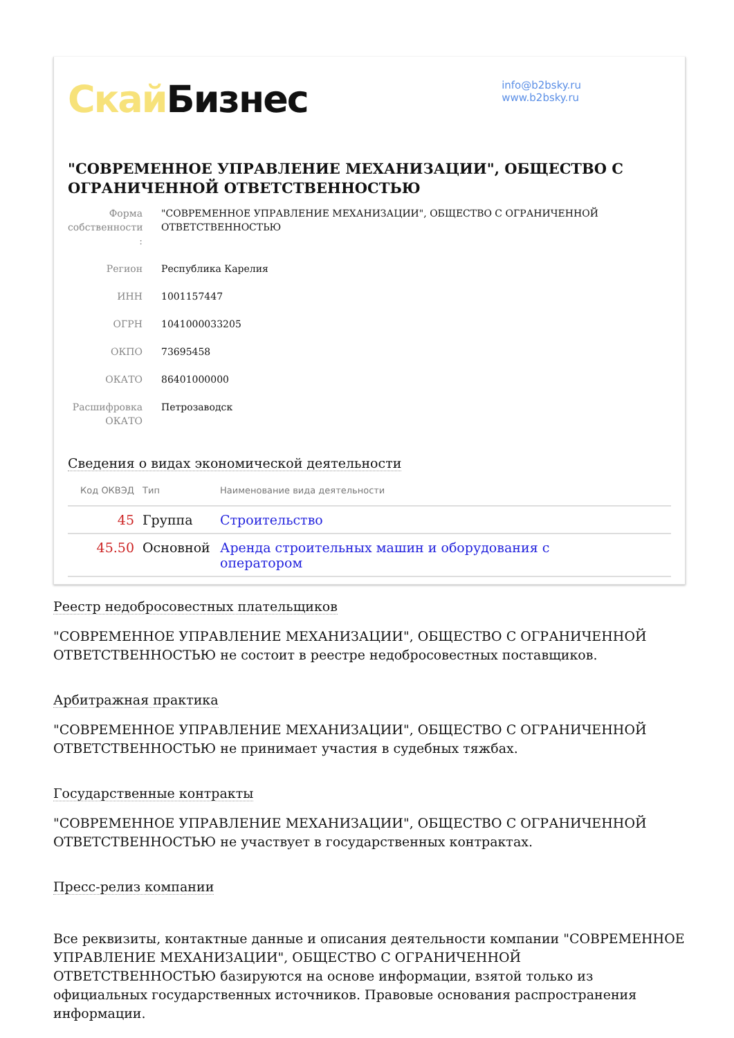Скай Бизнес
info@b2bsky.ru
www.b2bsky.ru
"СОВРЕМЕННОЕ УПРАВЛЕНИЕ МЕХАНИЗАЦИИ", ОБЩЕСТВО С ОГРАНИЧЕННОЙ ОТВЕТСТВЕННОСТЬЮ
Форма собственности :
"СОВРЕМЕННОЕ УПРАВЛЕНИЕ МЕХАНИЗАЦИИ", ОБЩЕСТВО С ОГРАНИЧЕННОЙ ОТВЕТСТВЕННОСТЬЮ
Регион Республика Карелия
ИНН 1001157447
ОГРН 1041000033205
ОКПО 73695458
ОКАТО 86401000000
Расшифровка ОКАТО
Петрозаводск
Сведения о видах экономической деятельности
| Код ОКВЭД | Тип | Наименование вида деятельности |
| --- | --- | --- |
| 45 | Группа | Строительство |
| 45.50 | Основной | Аренда строительных машин и оборудования с оператором |
Реестр недобросовестных плательщиков
"СОВРЕМЕННОЕ УПРАВЛЕНИЕ МЕХАНИЗАЦИИ", ОБЩЕСТВО С ОГРАНИЧЕННОЙ ОТВЕТСТВЕННОСТЬЮ не состоит в реестре недобросовестных поставщиков.
Арбитражная практика
"СОВРЕМЕННОЕ УПРАВЛЕНИЕ МЕХАНИЗАЦИИ", ОБЩЕСТВО С ОГРАНИЧЕННОЙ ОТВЕТСТВЕННОСТЬЮ не принимает участия в судебных тяжбах.
Государственные контракты
"СОВРЕМЕННОЕ УПРАВЛЕНИЕ МЕХАНИЗАЦИИ", ОБЩЕСТВО С ОГРАНИЧЕННОЙ ОТВЕТСТВЕННОСТЬЮ не участвует в государственных контрактах.
Пресс-релиз компании
Все реквизиты, контактные данные и описания деятельности компании "СОВРЕМЕННОЕ УПРАВЛЕНИЕ МЕХАНИЗАЦИИ", ОБЩЕСТВО С ОГРАНИЧЕННОЙ ОТВЕТСТВЕННОСТЬЮ базируются на основе информации, взятой только из официальных государственных источников. Правовые основания распространения информации.